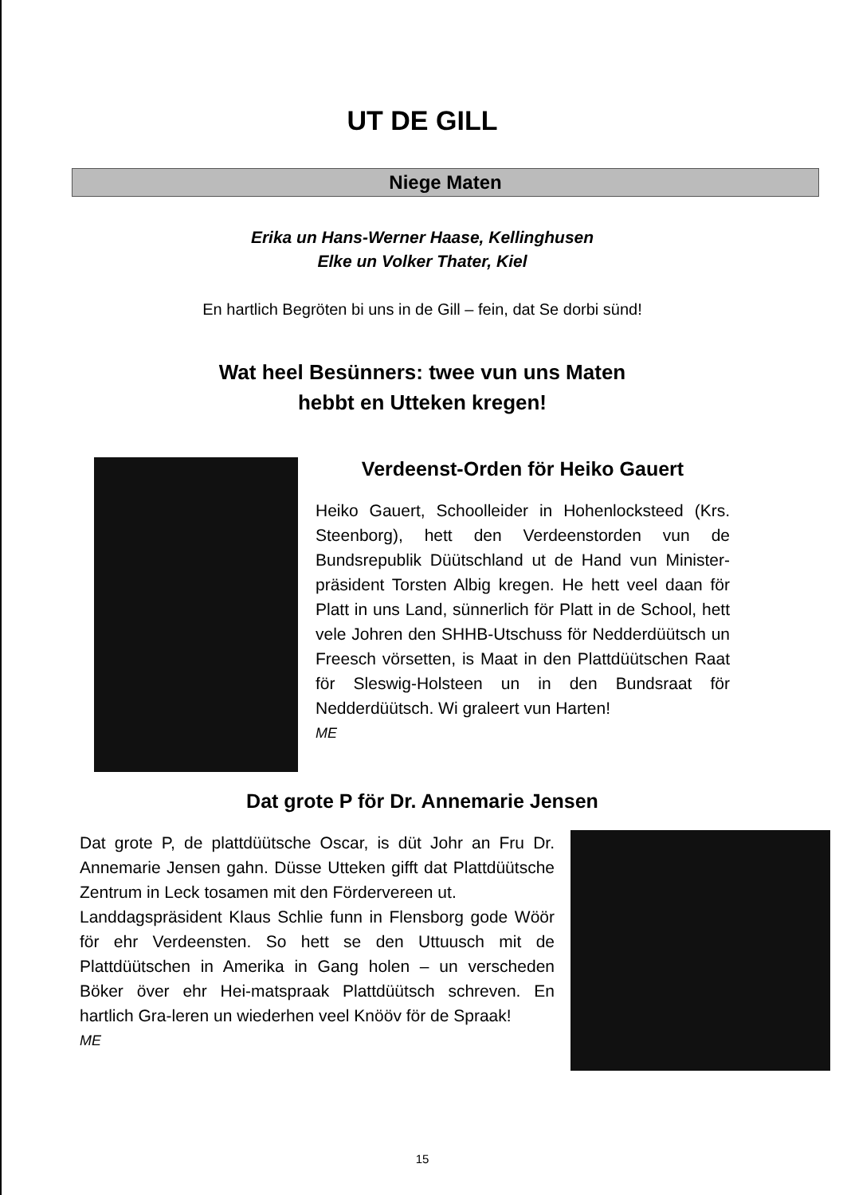UT DE GILL
Niege Maten
Erika un Hans-Werner Haase, Kellinghusen
Elke un Volker Thater, Kiel
En hartlich Begröten bi uns in de Gill – fein, dat Se dorbi sünd!
Wat heel Besünners: twee vun uns Maten
hebbt en Utteken kregen!
Verdeenst-Orden för Heiko Gauert
Heiko Gauert, Schoolleider in Hohenlocksteed (Krs. Steenborg), hett den Verdeenstorden vun de Bundsrepublik Düütschland ut de Hand vun Minister-präsident Torsten Albig kregen. He hett veel daan för Platt in uns Land, sünnerlich för Platt in de School, hett vele Johren den SHHB-Utschuss för Nedderdüütsch un Freesch vörsetten, is Maat in den Plattdüütschen Raat för Sleswig-Holsteen un in den Bundsraat för Nedderdüütsch. Wi graleert vun Harten!
ME
Dat grote P för Dr. Annemarie Jensen
Dat grote P, de plattdüütsche Oscar, is düt Johr an Fru Dr. Annemarie Jensen gahn. Düsse Utteken gifft dat Plattdüütsche Zentrum in Leck tosamen mit den Fördervereen ut.
Landdagspräsident Klaus Schlie funn in Flensborg gode Wöör för ehr Verdeensten. So hett se den Uttuusch mit de Plattdüütschen in Amerika in Gang holen – un verscheden Böker över ehr Hei-matspraak Plattdüütsch schreven. En hartlich Gra-leren un wiederhen veel Knööv för de Spraak!
ME
15